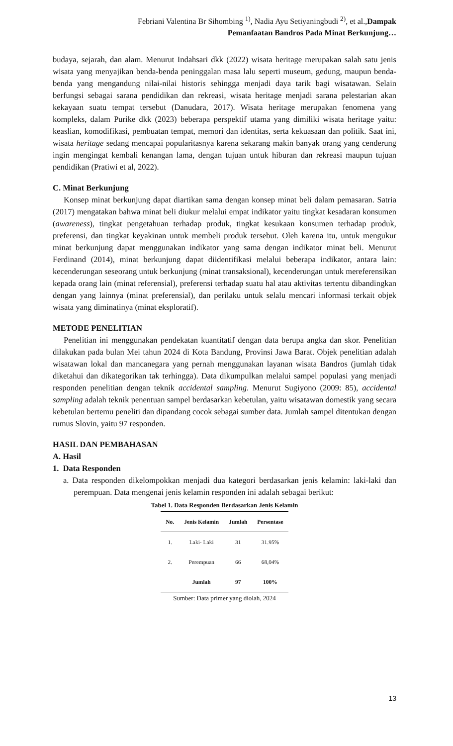Febriani Valentina Br Sihombing <sup>1)</sup>, Nadia Ayu Setiyaningbudi <sup>2)</sup>, et al.,Dampak
Pemanfaatan Bandros Pada Minat Berkunjung…
budaya, sejarah, dan alam. Menurut Indahsari dkk (2022) wisata heritage merupakan salah satu jenis wisata yang menyajikan benda-benda peninggalan masa lalu seperti museum, gedung, maupun benda-benda yang mengandung nilai-nilai historis sehingga menjadi daya tarik bagi wisatawan. Selain berfungsi sebagai sarana pendidikan dan rekreasi, wisata heritage menjadi sarana pelestarian akan kekayaan suatu tempat tersebut (Danudara, 2017). Wisata heritage merupakan fenomena yang kompleks, dalam Purike dkk (2023) beberapa perspektif utama yang dimiliki wisata heritage yaitu: keaslian, komodifikasi, pembuatan tempat, memori dan identitas, serta kekuasaan dan politik. Saat ini, wisata heritage sedang mencapai popularitasnya karena sekarang makin banyak orang yang cenderung ingin mengingat kembali kenangan lama, dengan tujuan untuk hiburan dan rekreasi maupun tujuan pendidikan (Pratiwi et al, 2022).
C. Minat Berkunjung
Konsep minat berkunjung dapat diartikan sama dengan konsep minat beli dalam pemasaran. Satria (2017) mengatakan bahwa minat beli diukur melalui empat indikator yaitu tingkat kesadaran konsumen (awareness), tingkat pengetahuan terhadap produk, tingkat kesukaan konsumen terhadap produk, preferensi, dan tingkat keyakinan untuk membeli produk tersebut. Oleh karena itu, untuk mengukur minat berkunjung dapat menggunakan indikator yang sama dengan indikator minat beli. Menurut Ferdinand (2014), minat berkunjung dapat diidentifikasi melalui beberapa indikator, antara lain: kecenderungan seseorang untuk berkunjung (minat transaksional), kecenderungan untuk mereferensikan kepada orang lain (minat referensial), preferensi terhadap suatu hal atau aktivitas tertentu dibandingkan dengan yang lainnya (minat preferensial), dan perilaku untuk selalu mencari informasi terkait objek wisata yang diminatinya (minat eksploratif).
METODE PENELITIAN
Penelitian ini menggunakan pendekatan kuantitatif dengan data berupa angka dan skor. Penelitian dilakukan pada bulan Mei tahun 2024 di Kota Bandung, Provinsi Jawa Barat. Objek penelitian adalah wisatawan lokal dan mancanegara yang pernah menggunakan layanan wisata Bandros (jumlah tidak diketahui dan dikategorikan tak terhingga). Data dikumpulkan melalui sampel populasi yang menjadi responden penelitian dengan teknik accidental sampling. Menurut Sugiyono (2009: 85), accidental sampling adalah teknik penentuan sampel berdasarkan kebetulan, yaitu wisatawan domestik yang secara kebetulan bertemu peneliti dan dipandang cocok sebagai sumber data. Jumlah sampel ditentukan dengan rumus Slovin, yaitu 97 responden.
HASIL DAN PEMBAHASAN
A. Hasil
1. Data Responden
a. Data responden dikelompokkan menjadi dua kategori berdasarkan jenis kelamin: laki-laki dan perempuan. Data mengenai jenis kelamin responden ini adalah sebagai berikut:
Tabel 1. Data Responden Berdasarkan Jenis Kelamin
| No. | Jenis Kelamin | Jumlah | Persentase |
| --- | --- | --- | --- |
| 1. | Laki- Laki | 31 | 31.95% |
| 2. | Perempuan | 66 | 68,04% |
| | Jumlah | 97 | 100% |
Sumber: Data primer yang diolah, 2024
13